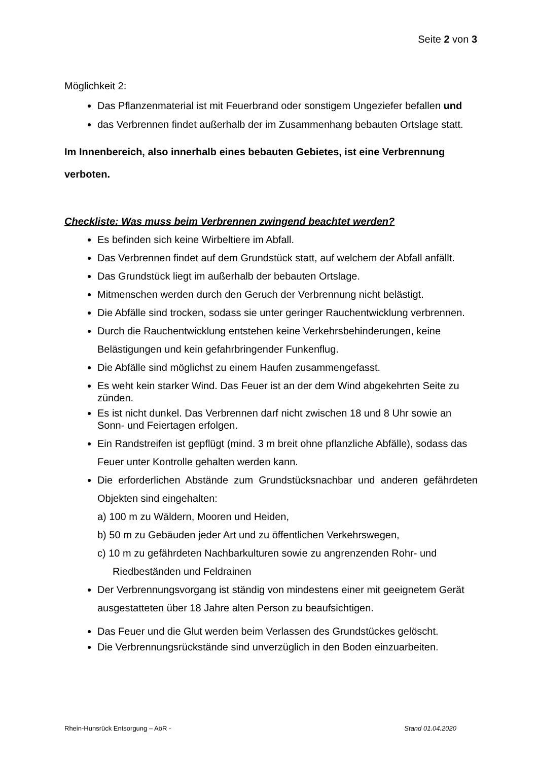Seite 2 von 3
Möglichkeit 2:
Das Pflanzenmaterial ist mit Feuerbrand oder sonstigem Ungeziefer befallen und
das Verbrennen findet außerhalb der im Zusammenhang bebauten Ortslage statt.
Im Innenbereich, also innerhalb eines bebauten Gebietes, ist eine Verbrennung verboten.
Checkliste: Was muss beim Verbrennen zwingend beachtet werden?
Es befinden sich keine Wirbeltiere im Abfall.
Das Verbrennen findet auf dem Grundstück statt, auf welchem der Abfall anfällt.
Das Grundstück liegt im außerhalb der bebauten Ortslage.
Mitmenschen werden durch den Geruch der Verbrennung nicht belästigt.
Die Abfälle sind trocken, sodass sie unter geringer Rauchentwicklung verbrennen.
Durch die Rauchentwicklung entstehen keine Verkehrsbehinderungen, keine Belästigungen und kein gefahrbringender Funkenflug.
Die Abfälle sind möglichst zu einem Haufen zusammengefasst.
Es weht kein starker Wind. Das Feuer ist an der dem Wind abgekehrten Seite zu zünden.
Es ist nicht dunkel. Das Verbrennen darf nicht zwischen 18 und 8 Uhr sowie an Sonn- und Feiertagen erfolgen.
Ein Randstreifen ist gepflügt (mind. 3 m breit ohne pflanzliche Abfälle), sodass das Feuer unter Kontrolle gehalten werden kann.
Die erforderlichen Abstände zum Grundstücksnachbar und anderen gefährdeten Objekten sind eingehalten:
a) 100 m zu Wäldern, Mooren und Heiden,
b) 50 m zu Gebäuden jeder Art und zu öffentlichen Verkehrswegen,
c) 10 m zu gefährdeten Nachbarkulturen sowie zu angrenzenden Rohr- und
Riedbeständen und Feldrainen
Der Verbrennungsvorgang ist ständig von mindestens einer mit geeignetem Gerät ausgestatteten über 18 Jahre alten Person zu beaufsichtigen.
Das Feuer und die Glut werden beim Verlassen des Grundstückes gelöscht.
Die Verbrennungsrückstände sind unverzüglich in den Boden einzuarbeiten.
Rhein-Hunsrück Entsorgung – AöR - Stand 01.04.2020